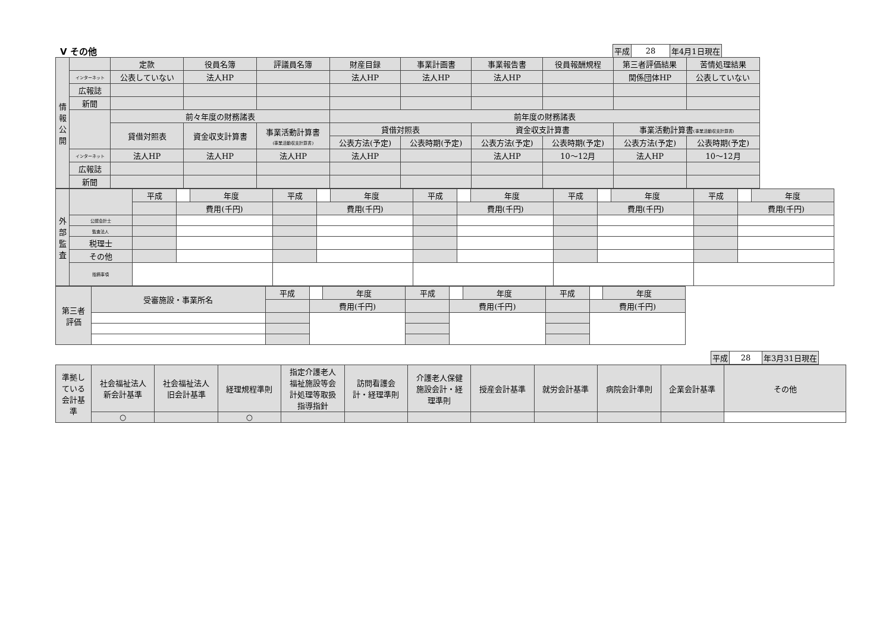V その他
| 平成 | 28 | 年4月1日現在 |
| 情 報 公 開 | | 定款 | 役員名簿 | 評議員名簿 | 財産目録 | 事業計画書 | 事業報告書 | 役員報酬規程 | 第三者評価結果 | 苦情処理結果 |
| | インターネット | 公表していない | 法人HP | | 法人HP | 法人HP | 法人HP | | 関係団体HP | 公表していない |
| | 広報誌 | | | | | | | | | |
| | 新聞 | | | | | | | | | |
| | | 前々年度の財務諸表 | | | 前年度の財務諸表 | | | | | |
| | | 貸借対照表 | 資金収支計算書 | 事業活動計算書 (事業活動収支計算書) | 貸借対照表 | | 資金収支計算書 | | 事業活動計算書 (事業活動収支計算書) | |
| | | | | | 公表方法(予定) | 公表時期(予定) | 公表方法(予定) | 公表時期(予定) | 公表方法(予定) | 公表時期(予定) |
| | インターネット | 法人HP | 法人HP | 法人HP | 法人HP | | 法人HP | 10～12月 | 法人HP | 10～12月 |
| | 広報誌 | | | | | | | | | |
| | 新聞 | | | | | | | | | |
| 外 部 監 査 | | 平成 | | 年度 | 平成 | | 年度 | 平成 | | 年度 | 平成 | | 年度 | 平成 | | 年度 |
| | | | 費用(千円) | | | 費用(千円) | | | 費用(千円) | | | 費用(千円) | | | 費用(千円) | |
| | 公認会計士 | | | | | | | | | | | | | | | |
| | 監査法人 | | | | | | | | | | | | | | | |
| | 税理士 | | | | | | | | | | | | | | | |
| | その他 | | | | | | | | | | | | | | | |
| | 指摘事項 | | | | | | | | | | | | | | | |
| 第三者 評価 | 受審施設・事業所名 | 平成 | | 年度 | 平成 | | 年度 | 平成 | | 年度 |
| | | | 費用(千円) | | | 費用(千円) | | | 費用(千円) | |
| 平成 | 28 | 年3月31日現在 |
| 準拠し ている 会計基 準 | 社会福祉法人 新会計基準 | 社会福祉法人 旧会計基準 | 経理規程準則 | 指定介護老人 福祉施設等会 計処理等取扱 指導指針 | 訪問看護会 計・経理準則 | 介護老人保健 施設会計・経 理準則 | 授産会計基準 | 就労会計基準 | 病院会計準則 | 企業会計基準 | その他 |
| | ○ | | ○ | | | | | | | | |